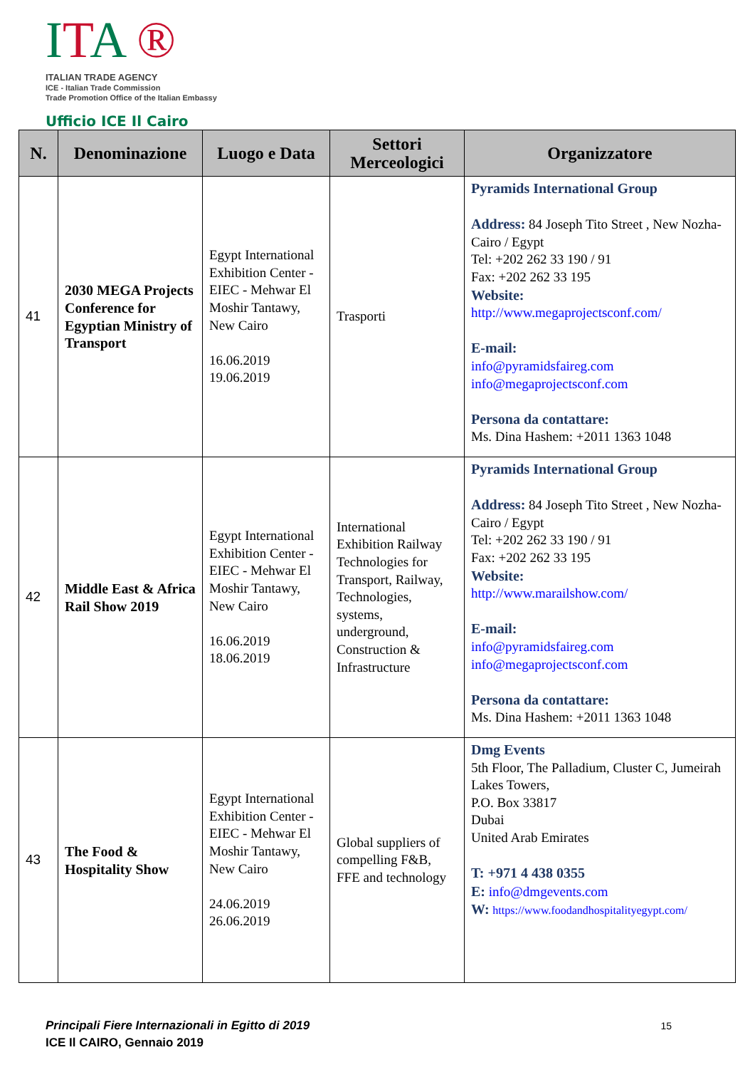ITA ®
ITALIAN TRADE AGENCY
ICE - Italian Trade Commission
Trade Promotion Office of the Italian Embassy
Ufficio ICE Il Cairo
| N. | Denominazione | Luogo e Data | Settori Merceologici | Organizzatore |
| --- | --- | --- | --- | --- |
| 41 | 2030 MEGA Projects Conference for Egyptian Ministry of Transport | Egypt International Exhibition Center - EIEC - Mehwar El Moshir Tantawy, New Cairo 16.06.2019 19.06.2019 | Trasporti | Pyramids International Group Address: 84 Joseph Tito Street , New Nozha- Cairo / Egypt Tel: +202 262 33 190 / 91 Fax: +202 262 33 195 Website: http://www.megaprojectsconf.com/ E-mail: info@pyramidsfaireg.com info@megaprojectsconf.com Persona da contattare: Ms. Dina Hashem: +2011 1363 1048 |
| 42 | Middle East & Africa Rail Show 2019 | Egypt International Exhibition Center - EIEC - Mehwar El Moshir Tantawy, New Cairo 16.06.2019 18.06.2019 | International Exhibition Railway Technologies for Transport, Railway, Technologies, systems, underground, Construction & Infrastructure | Pyramids International Group Address: 84 Joseph Tito Street , New Nozha- Cairo / Egypt Tel: +202 262 33 190 / 91 Fax: +202 262 33 195 Website: http://www.marailshow.com/ E-mail: info@pyramidsfaireg.com info@megaprojectsconf.com Persona da contattare: Ms. Dina Hashem: +2011 1363 1048 |
| 43 | The Food & Hospitality Show | Egypt International Exhibition Center - EIEC - Mehwar El Moshir Tantawy, New Cairo 24.06.2019 26.06.2019 | Global suppliers of compelling F&B, FFE and technology | Dmg Events 5th Floor, The Palladium, Cluster C, Jumeirah Lakes Towers, P.O. Box 33817 Dubai United Arab Emirates T: +971 4 438 0355 E: info@dmgevents.com W: https://www.foodandhospitalityegypt.com/ |
Principali Fiere Internazionali in Egitto di 2019
ICE Il CAIRO, Gennaio 2019
15